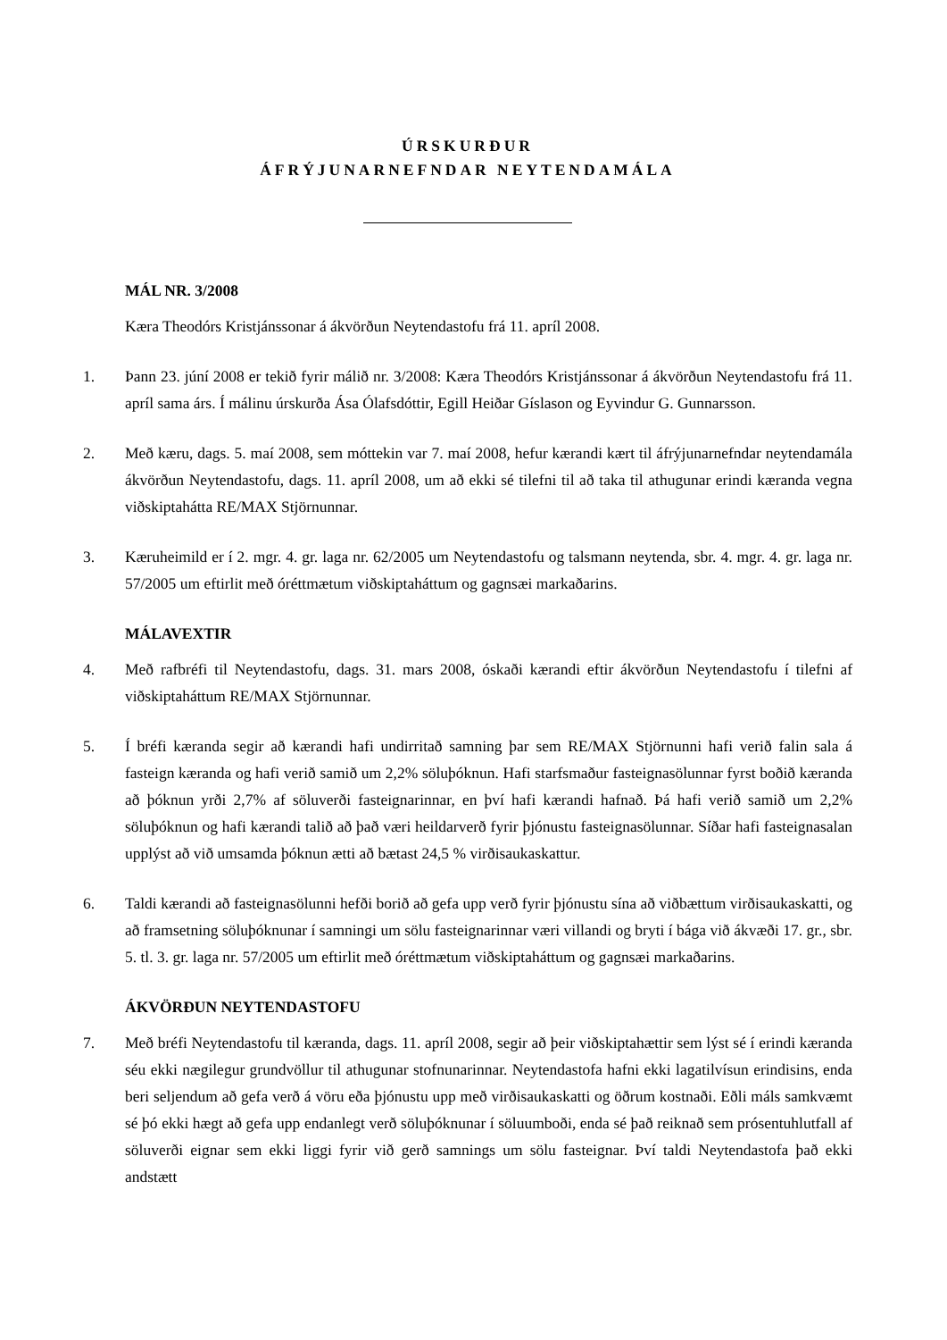ÚRSKURÐUR
ÁFRÝJUNARNEFNDAR NEYTENDAMÁLA
MÁL NR. 3/2008
Kæra Theodórs Kristjánssonar á ákvörðun Neytendastofu frá 11. apríl 2008.
1. Þann 23. júní 2008 er tekið fyrir málið nr. 3/2008: Kæra Theodórs Kristjánssonar á ákvörðun Neytendastofu frá 11. apríl sama árs. Í málinu úrskurða Ása Ólafsdóttir, Egill Heiðar Gíslason og Eyvindur G. Gunnarsson.
2. Með kæru, dags. 5. maí 2008, sem móttekin var 7. maí 2008, hefur kærandi kært til áfrýjunarnefndar neytendamála ákvörðun Neytendastofu, dags. 11. apríl 2008, um að ekki sé tilefni til að taka til athugunar erindi kæranda vegna viðskiptahátta RE/MAX Stjörnunnar.
3. Kæruheimild er í 2. mgr. 4. gr. laga nr. 62/2005 um Neytendastofu og talsmann neytenda, sbr. 4. mgr. 4. gr. laga nr. 57/2005 um eftirlit með óréttmætum viðskiptaháttum og gagnsæi markaðarins.
MÁLAVEXTIR
4. Með rafbréfi til Neytendastofu, dags. 31. mars 2008, óskaði kærandi eftir ákvörðun Neytendastofu í tilefni af viðskiptaháttum RE/MAX Stjörnunnar.
5. Í bréfi kæranda segir að kærandi hafi undirritað samning þar sem RE/MAX Stjörnunni hafi verið falin sala á fasteign kæranda og hafi verið samið um 2,2% söluþóknun. Hafi starfsmaður fasteignasölunnar fyrst boðið kæranda að þóknun yrði 2,7% af söluverði fasteignarinnar, en því hafi kærandi hafnað. Þá hafi verið samið um 2,2% söluþóknun og hafi kærandi talið að það væri heildarverð fyrir þjónustu fasteignasölunnar. Síðar hafi fasteignasalan upplýst að við umsamda þóknun ætti að bætast 24,5 % virðisaukaskattur.
6. Taldi kærandi að fasteignasölunni hefði borið að gefa upp verð fyrir þjónustu sína að viðbættum virðisaukaskatti, og að framsetning söluþóknunar í samningi um sölu fasteignarinnar væri villandi og bryti í bága við ákvæði 17. gr., sbr. 5. tl. 3. gr. laga nr. 57/2005 um eftirlit með óréttmætum viðskiptaháttum og gagnsæi markaðarins.
ÁKVÖRÐUN NEYTENDASTOFU
7. Með bréfi Neytendastofu til kæranda, dags. 11. apríl 2008, segir að þeir viðskiptahættir sem lýst sé í erindi kæranda séu ekki nægilegur grundvöllur til athugunar stofnunarinnar. Neytendastofa hafni ekki lagatilvísun erindisins, enda beri seljendum að gefa verð á vöru eða þjónustu upp með virðisaukaskatti og öðrum kostnaði. Eðli máls samkvæmt sé þó ekki hægt að gefa upp endanlegt verð söluþóknunar í söluumboði, enda sé það reiknað sem prósentuhlutfall af söluverði eignar sem ekki liggi fyrir við gerð samnings um sölu fasteignar. Því taldi Neytendastofa það ekki andstætt